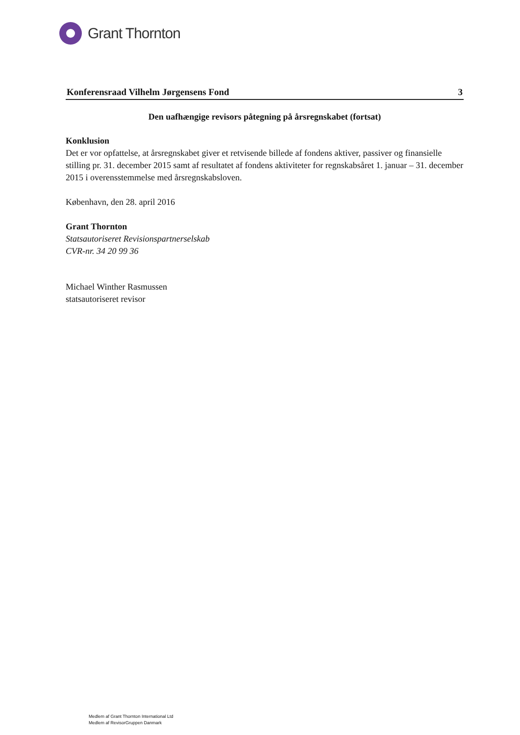Grant Thornton
Konferensraad Vilhelm Jørgensens Fond 3
Den uafhængige revisors påtegning på årsregnskabet (fortsat)
Konklusion
Det er vor opfattelse, at årsregnskabet giver et retvisende billede af fondens aktiver, passiver og finansielle stilling pr. 31. december 2015 samt af resultatet af fondens aktiviteter for regnskabsåret 1. januar – 31. december 2015 i overensstemmelse med årsregnskabsloven.
København, den 28. april 2016
Grant Thornton
Statsautoriseret Revisionspartnerselskab
CVR-nr. 34 20 99 36
Michael Winther Rasmussen
statsautoriseret revisor
Medlem af Grant Thornton International Ltd
Medlem af RevisorGruppen Danmark